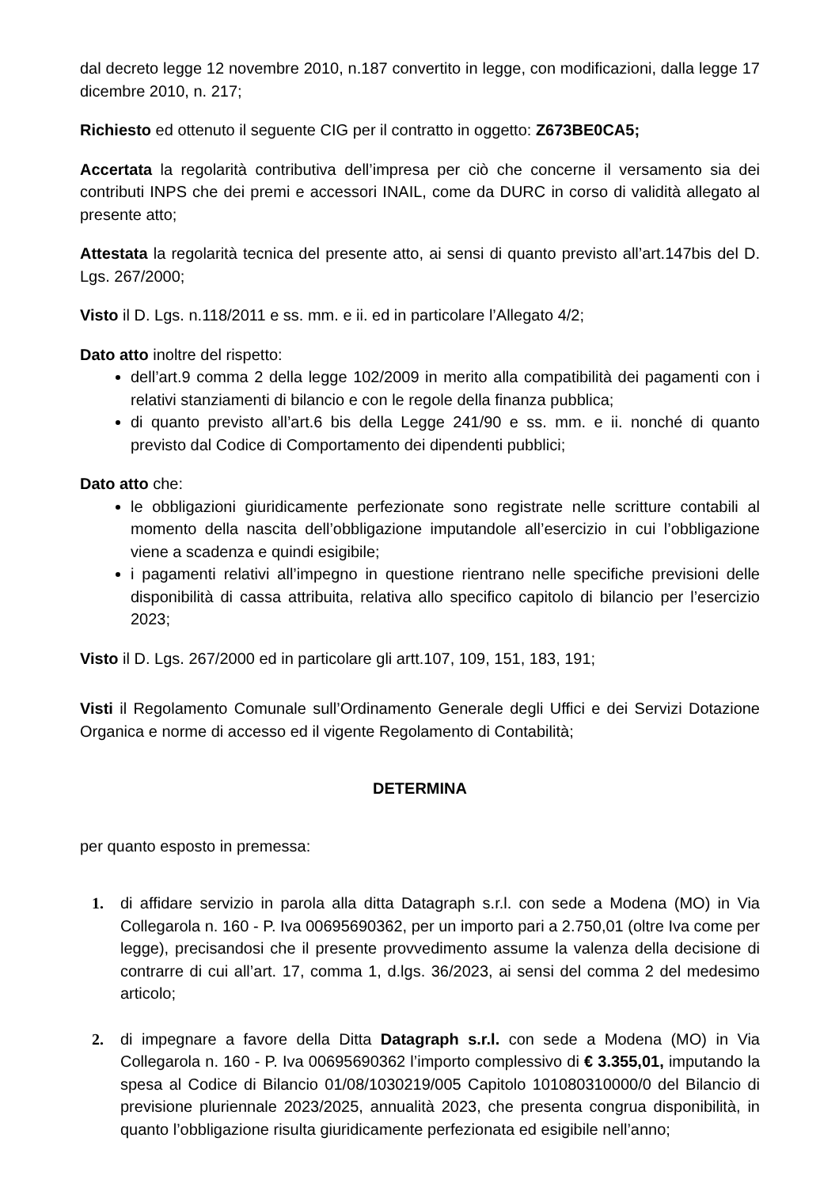dal decreto legge 12 novembre 2010, n.187 convertito in legge, con modificazioni, dalla legge 17 dicembre 2010, n. 217;
Richiesto ed ottenuto il seguente CIG per il contratto in oggetto: Z673BE0CA5;
Accertata la regolarità contributiva dell’impresa per ciò che concerne il versamento sia dei contributi INPS che dei premi e accessori INAIL, come da DURC in corso di validità allegato al presente atto;
Attestata la regolarità tecnica del presente atto, ai sensi di quanto previsto all’art.147bis del D. Lgs. 267/2000;
Visto il D. Lgs. n.118/2011 e ss. mm. e ii. ed in particolare l’Allegato 4/2;
Dato atto inoltre del rispetto:
dell’art.9 comma 2 della legge 102/2009 in merito alla compatibilità dei pagamenti con i relativi stanziamenti di bilancio e con le regole della finanza pubblica;
di quanto previsto all’art.6 bis della Legge 241/90 e ss. mm. e ii. nonché di quanto previsto dal Codice di Comportamento dei dipendenti pubblici;
Dato atto che:
le obbligazioni giuridicamente perfezionate sono registrate nelle scritture contabili al momento della nascita dell’obbligazione imputandole all’esercizio in cui l’obbligazione viene a scadenza e quindi esigibile;
i pagamenti relativi all’impegno in questione rientrano nelle specifiche previsioni delle disponibilità di cassa attribuita, relativa allo specifico capitolo di bilancio per l’esercizio 2023;
Visto il D. Lgs. 267/2000 ed in particolare gli artt.107, 109, 151, 183, 191;
Visti il Regolamento Comunale sull’Ordinamento Generale degli Uffici e dei Servizi Dotazione Organica e norme di accesso ed il vigente Regolamento di Contabilità;
DETERMINA
per quanto esposto in premessa:
1. di affidare servizio in parola alla ditta Datagraph s.r.l. con sede a Modena (MO) in Via Collegarola n. 160 - P. Iva 00695690362, per un importo pari a 2.750,01 (oltre Iva come per legge), precisandosi che il presente provvedimento assume la valenza della decisione di contrarre di cui all’art. 17, comma 1, d.lgs. 36/2023, ai sensi del comma 2 del medesimo articolo;
2. di impegnare a favore della Ditta Datagraph s.r.l. con sede a Modena (MO) in Via Collegarola n. 160 - P. Iva 00695690362 l’importo complessivo di € 3.355,01, imputando la spesa al Codice di Bilancio 01/08/1030219/005 Capitolo 101080310000/0 del Bilancio di previsione pluriennale 2023/2025, annualità 2023, che presenta congrua disponibilità, in quanto l’obbligazione risulta giuridicamente perfezionata ed esigibile nell’anno;